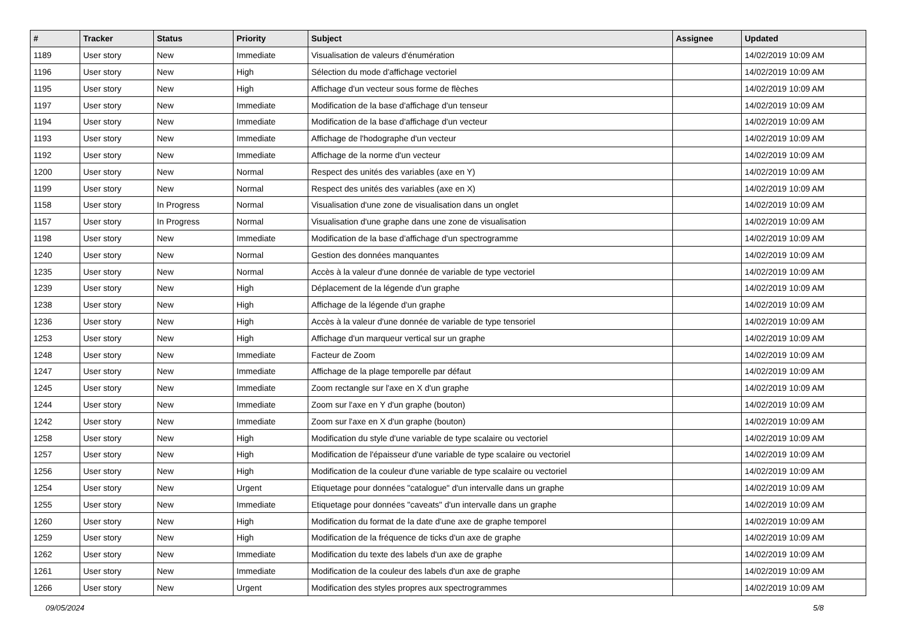| # | Tracker | Status | Priority | Subject | Assignee | Updated |
| --- | --- | --- | --- | --- | --- | --- |
| 1189 | User story | New | Immediate | Visualisation de valeurs d'énumération | | 14/02/2019 10:09 AM |
| 1196 | User story | New | High | Sélection du mode d'affichage vectoriel | | 14/02/2019 10:09 AM |
| 1195 | User story | New | High | Affichage d'un vecteur sous forme de flèches | | 14/02/2019 10:09 AM |
| 1197 | User story | New | Immediate | Modification de la base d'affichage d'un tenseur | | 14/02/2019 10:09 AM |
| 1194 | User story | New | Immediate | Modification de la base d'affichage d'un vecteur | | 14/02/2019 10:09 AM |
| 1193 | User story | New | Immediate | Affichage de l'hodographe d'un vecteur | | 14/02/2019 10:09 AM |
| 1192 | User story | New | Immediate | Affichage de la norme d'un vecteur | | 14/02/2019 10:09 AM |
| 1200 | User story | New | Normal | Respect des unités des variables (axe en Y) | | 14/02/2019 10:09 AM |
| 1199 | User story | New | Normal | Respect des unités des variables (axe en X) | | 14/02/2019 10:09 AM |
| 1158 | User story | In Progress | Normal | Visualisation d'une zone de visualisation dans un onglet | | 14/02/2019 10:09 AM |
| 1157 | User story | In Progress | Normal | Visualisation d'une graphe dans une zone de visualisation | | 14/02/2019 10:09 AM |
| 1198 | User story | New | Immediate | Modification de la base d'affichage d'un spectrogramme | | 14/02/2019 10:09 AM |
| 1240 | User story | New | Normal | Gestion des données manquantes | | 14/02/2019 10:09 AM |
| 1235 | User story | New | Normal | Accès à la valeur d'une donnée de variable de type vectoriel | | 14/02/2019 10:09 AM |
| 1239 | User story | New | High | Déplacement de la légende d'un graphe | | 14/02/2019 10:09 AM |
| 1238 | User story | New | High | Affichage de la légende d'un graphe | | 14/02/2019 10:09 AM |
| 1236 | User story | New | High | Accès à la valeur d'une donnée de variable de type tensoriel | | 14/02/2019 10:09 AM |
| 1253 | User story | New | High | Affichage d'un marqueur vertical sur un graphe | | 14/02/2019 10:09 AM |
| 1248 | User story | New | Immediate | Facteur de Zoom | | 14/02/2019 10:09 AM |
| 1247 | User story | New | Immediate | Affichage de la plage temporelle par défaut | | 14/02/2019 10:09 AM |
| 1245 | User story | New | Immediate | Zoom rectangle sur l'axe en X d'un graphe | | 14/02/2019 10:09 AM |
| 1244 | User story | New | Immediate | Zoom sur l'axe en Y d'un graphe (bouton) | | 14/02/2019 10:09 AM |
| 1242 | User story | New | Immediate | Zoom sur l'axe en X d'un graphe (bouton) | | 14/02/2019 10:09 AM |
| 1258 | User story | New | High | Modification du style d'une variable de type scalaire ou vectoriel | | 14/02/2019 10:09 AM |
| 1257 | User story | New | High | Modification de l'épaisseur d'une variable de type scalaire ou vectoriel | | 14/02/2019 10:09 AM |
| 1256 | User story | New | High | Modification de la couleur d'une variable de type scalaire ou vectoriel | | 14/02/2019 10:09 AM |
| 1254 | User story | New | Urgent | Etiquetage pour données "catalogue" d'un intervalle dans un graphe | | 14/02/2019 10:09 AM |
| 1255 | User story | New | Immediate | Etiquetage pour données "caveats" d'un intervalle dans un graphe | | 14/02/2019 10:09 AM |
| 1260 | User story | New | High | Modification du format de la date d'une axe de graphe temporel | | 14/02/2019 10:09 AM |
| 1259 | User story | New | High | Modification de la fréquence de ticks d'un axe de graphe | | 14/02/2019 10:09 AM |
| 1262 | User story | New | Immediate | Modification du texte des labels d'un axe de graphe | | 14/02/2019 10:09 AM |
| 1261 | User story | New | Immediate | Modification de la couleur des labels d'un axe de graphe | | 14/02/2019 10:09 AM |
| 1266 | User story | New | Urgent | Modification des styles propres aux spectrogrammes | | 14/02/2019 10:09 AM |
09/05/2024 5/8